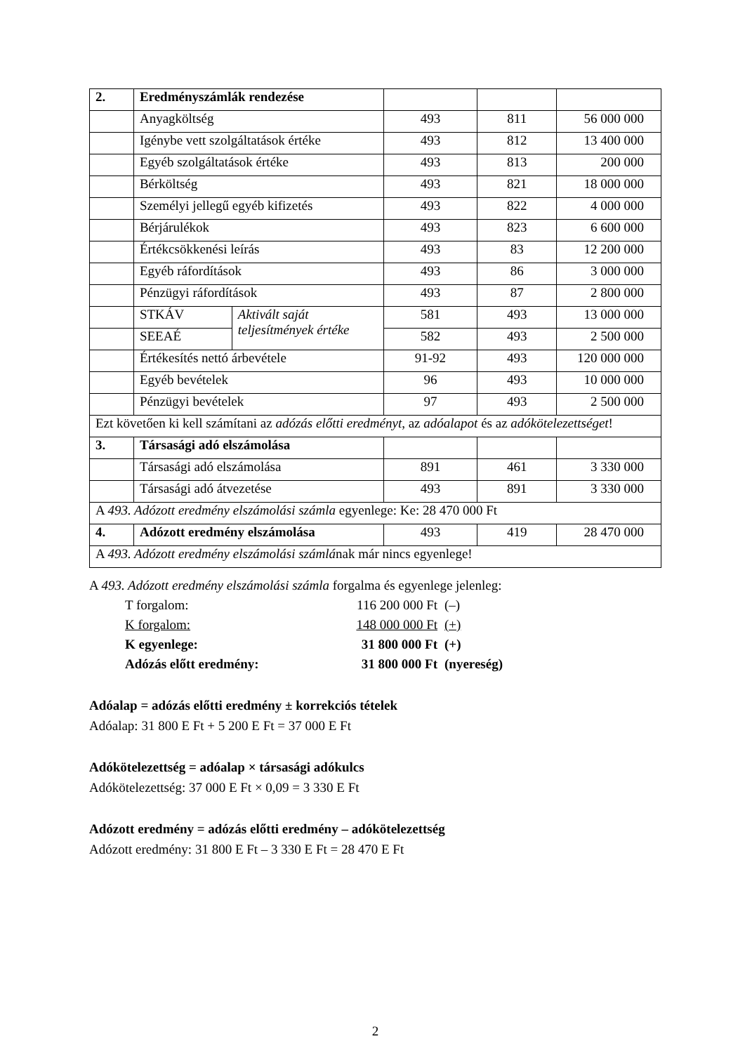| 2. | Eredményszámlák rendezése | | | | |
| | Anyagköltség | | 493 | 811 | 56 000 000 |
| | Igénybe vett szolgáltatások értéke | | 493 | 812 | 13 400 000 |
| | Egyéb szolgáltatások értéke | | 493 | 813 | 200 000 |
| | Bérköltség | | 493 | 821 | 18 000 000 |
| | Személyi jellegű egyéb kifizetés | | 493 | 822 | 4 000 000 |
| | Bérjárulékok | | 493 | 823 | 6 600 000 |
| | Értékcsökkenési leírás | | 493 | 83 | 12 200 000 |
| | Egyéb ráfordítások | | 493 | 86 | 3 000 000 |
| | Pénzügyi ráfordítások | | 493 | 87 | 2 800 000 |
| | STKÁV | Aktivált saját teljesítmények értéke | 581 | 493 | 13 000 000 |
| | SEEAÉ | | 582 | 493 | 2 500 000 |
| | Értékesítés nettó árbevétele | | 91-92 | 493 | 120 000 000 |
| | Egyéb bevételek | | 96 | 493 | 10 000 000 |
| | Pénzügyi bevételek | | 97 | 493 | 2 500 000 |
| Ezt követően ki kell számítani az adózás előtti eredményt , az adóalapot és az adókötelezettséget ! | | | | | |
| 3. | Társasági adó elszámolása | | | | |
| | Társasági adó elszámolása | | 891 | 461 | 3 330 000 |
| | Társasági adó átvezetése | | 493 | 891 | 3 330 000 |
| A 493. Adózott eredmény elszámolási számla egyenlege: Ke: 28 470 000 Ft | | | | | |
| 4. | Adózott eredmény elszámolása | | 493 | 419 | 28 470 000 |
| A 493. Adózott eredmény elszámolási számlá nak már nincs egyenlege! | | | | | |
A 493. Adózott eredmény elszámolási számla forgalma és egyenlege jelenleg:
T forgalom: 116 200 000 Ft (–) K forgalom: 148 000 000 Ft (+) K egyenlege: 31 800 000 Ft (+) Adózás előtt eredmény: 31 800 000 Ft (nyereség)
Adóalap = adózás előtti eredmény ± korrekciós tételek
Adóalap: 31 800 E Ft + 5 200 E Ft = 37 000 E Ft
Adókötelezettség = adóalap × társasági adókulcs
Adókötelezettség: 37 000 E Ft × 0,09 = 3 330 E Ft
Adózott eredmény = adózás előtti eredmény – adókötelezettség
Adózott eredmény: 31 800 E Ft – 3 330 E Ft = 28 470 E Ft
2